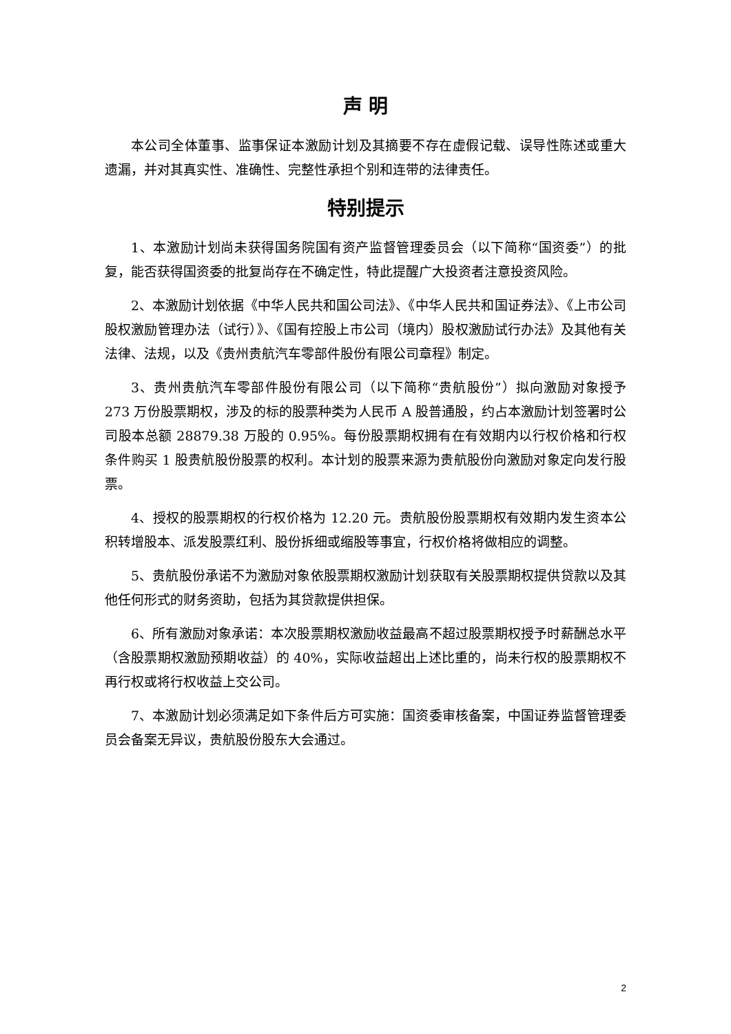声 明
本公司全体董事、监事保证本激励计划及其摘要不存在虚假记载、误导性陈述或重大遗漏，并对其真实性、准确性、完整性承担个别和连带的法律责任。
特别提示
1、本激励计划尚未获得国务院国有资产监督管理委员会（以下简称“国资委”）的批复，能否获得国资委的批复尚存在不确定性，特此提醒广大投资者注意投资风险。
2、本激励计划依据《中华人民共和国公司法》、《中华人民共和国证券法》、《上市公司股权激励管理办法（试行）》、《国有控股上市公司（境内）股权激励试行办法》及其他有关法律、法规，以及《贵州贵航汽车零部件股份有限公司章程》制定。
3、贵州贵航汽车零部件股份有限公司（以下简称“贵航股份”）拟向激励对象授予 273 万份股票期权，涉及的标的股票种类为人民币 A 股普通股，约占本激励计划签署时公司股本总额 28879.38 万股的 0.95%。每份股票期权拥有在有效期内以行权价格和行权条件购买 1 股贵航股份股票的权利。本计划的股票来源为贵航股份向激励对象定向发行股票。
4、授权的股票期权的行权价格为 12.20 元。贵航股份股票期权有效期内发生资本公积转增股本、派发股票红利、股份拆细或缩股等事宜，行权价格将做相应的调整。
5、贵航股份承诺不为激励对象依股票期权激励计划获取有关股票期权提供贷款以及其他任何形式的财务资助，包括为其贷款提供担保。
6、所有激励对象承诺：本次股票期权激励收益最高不超过股票期权授予时薪酬总水平（含股票期权激励预期收益）的 40%，实际收益超出上述比重的，尚未行权的股票期权不再行权或将行权收益上交公司。
7、本激励计划必须满足如下条件后方可实施：国资委审核备案，中国证券监督管理委员会备案无异议，贵航股份股东大会通过。
2